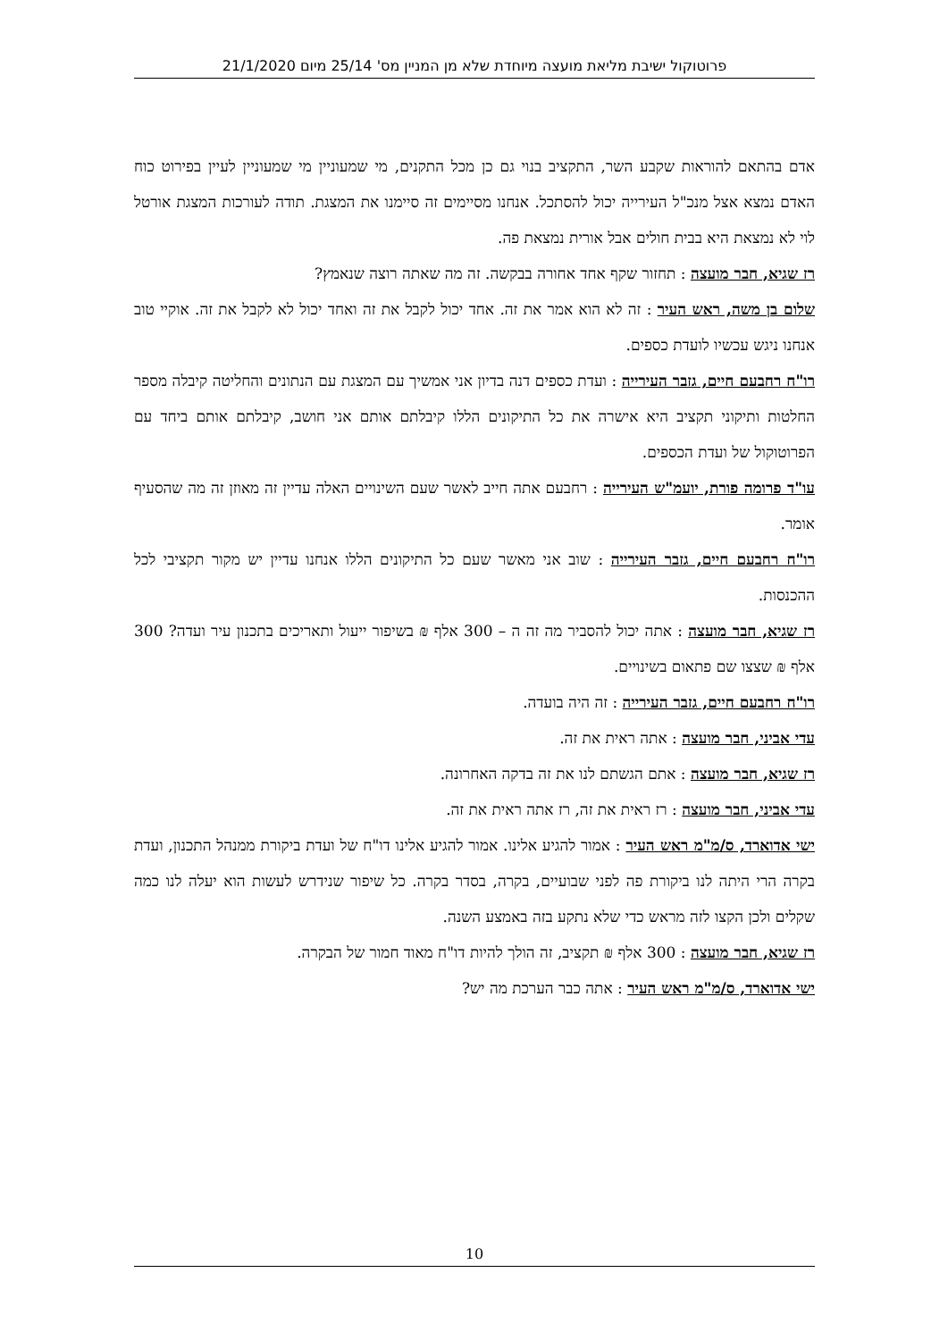פרוטוקול ישיבת מליאת מועצה מיוחדת שלא מן המניין מס' 25/14 מיום 21/1/2020
אדם בהתאם להוראות שקבע השר, התקציב בנוי גם כן מכל התקנים, מי שמעוניין מי שמעוניין לעיין בפירוט כוח האדם נמצא אצל מנכ"ל העירייה יכול להסתכל. אנחנו מסיימים זה סיימנו את המצגת. תודה לעורכות המצגת אורטל לוי לא נמצאת היא בבית חולים אבל אורית נמצאת פה.
רז שגיא, חבר מועצה : תחזור שקף אחד אחורה בבקשה. זה מה שאתה רוצה שנאמץ?
שלום בן משה, ראש העיר : זה לא הוא אמר את זה. אחד יכול לקבל את זה ואחד יכול לא לקבל את זה. אוקיי טוב אנחנו ניגש עכשיו לועדת כספים.
רו"ח רחבעם חיים, גזבר העירייה : ועדת כספים דנה בדיון אני אמשיך עם המצגת עם הנתונים והחליטה קיבלה מספר החלטות ותיקוני תקציב היא אישרה את כל התיקונים הללו קיבלתם אותם אני חושב, קיבלתם אותם ביחד עם הפרוטוקול של ועדת הכספים.
עו"ד פרומה פורת, יועמ"ש העירייה : רחבעם אתה חייב לאשר שעם השינויים האלה עדיין זה מאוזן זה מה שהסעיף אומר.
רו"ח רחבעם חיים, גזבר העירייה : שוב אני מאשר שעם כל התיקונים הללו אנחנו עדיין יש מקור תקציבי לכל ההכנסות.
רז שגיא, חבר מועצה : אתה יכול להסביר מה זה ה – 300 אלף ₪ בשיפור ייעול ותאריכים בתכנון עיר ועדה? 300 אלף ₪ שצצו שם פתאום בשינויים.
רו"ח רחבעם חיים, גזבר העירייה : זה היה בועדה.
עדי אביני, חבר מועצה : אתה ראית את זה.
רז שגיא, חבר מועצה : אתם הגשתם לנו את זה בדקה האחרונה.
עדי אביני, חבר מועצה : רז ראית את זה, רז אתה ראית את זה.
ישי אדוארד, ס/מ"מ ראש העיר : אמור להגיע אלינו. אמור להגיע אלינו דו"ח של ועדת ביקורת ממנהל התכנון, ועדת בקרה הרי היתה לנו ביקורת פה לפני שבועיים, בקרה, בסדר בקרה. כל שיפור שנידרש לעשות הוא יעלה לנו כמה שקלים ולכן הקצו לזה מראש כדי שלא נתקע בזה באמצע השנה.
רז שגיא, חבר מועצה : 300 אלף ₪ תקציב, זה הולך להיות דו"ח מאוד חמור של הבקרה.
ישי אדוארד, ס/מ"מ ראש העיר : אתה כבר הערכת מה יש?
10